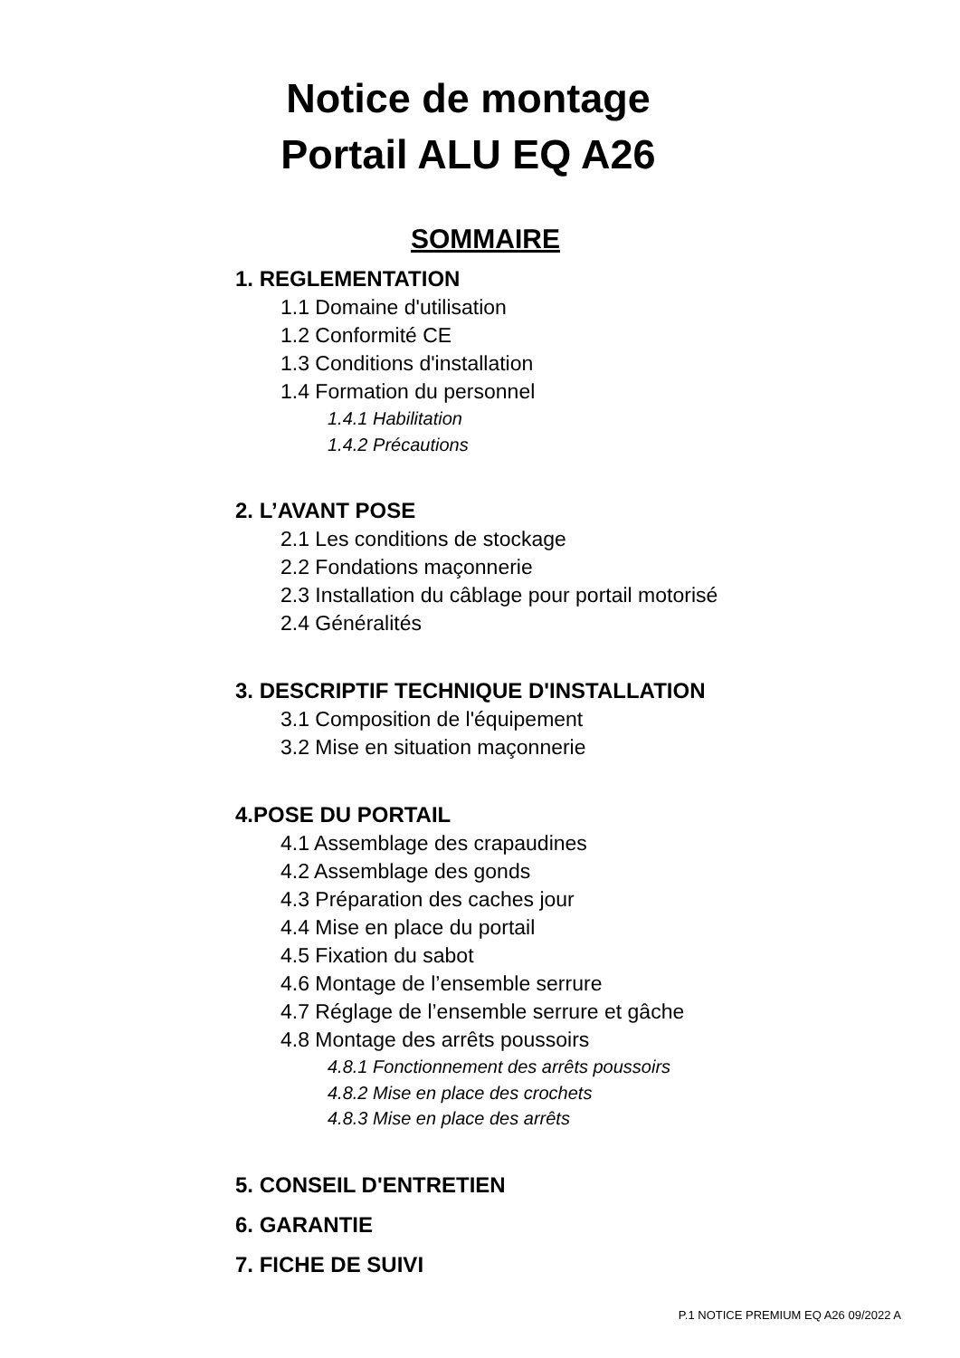Notice de montage
Portail ALU EQ A26
SOMMAIRE
1. REGLEMENTATION
1.1 Domaine d'utilisation
1.2 Conformité CE
1.3 Conditions d'installation
1.4 Formation du personnel
1.4.1 Habilitation
1.4.2 Précautions
2. L’AVANT POSE
2.1 Les conditions de stockage
2.2 Fondations maçonnerie
2.3 Installation du câblage pour portail motorisé
2.4 Généralités
3. DESCRIPTIF TECHNIQUE D'INSTALLATION
3.1 Composition de l'équipement
3.2 Mise en situation maçonnerie
4.POSE DU PORTAIL
4.1 Assemblage des crapaudines
4.2 Assemblage des gonds
4.3 Préparation des caches jour
4.4 Mise en place du portail
4.5 Fixation du sabot
4.6 Montage de l’ensemble serrure
4.7 Réglage de l’ensemble serrure et gâche
4.8 Montage des arrêts poussoirs
4.8.1 Fonctionnement des arrêts poussoirs
4.8.2 Mise en place des crochets
4.8.3 Mise en place des arrêts
5. CONSEIL D'ENTRETIEN
6. GARANTIE
7. FICHE DE SUIVI
P.1 NOTICE PREMIUM EQ A26 09/2022 A